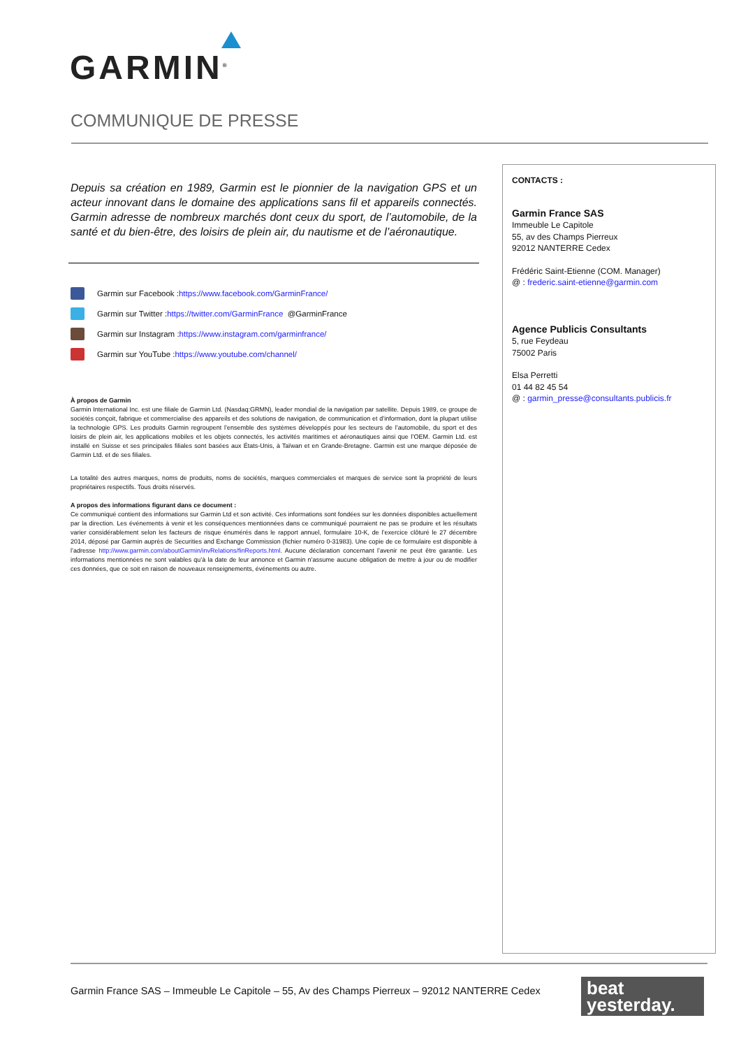GARMIN<sup>®</sup>
COMMUNIQUE DE PRESSE
Depuis sa création en 1989, Garmin est le pionnier de la navigation GPS et un acteur innovant dans le domaine des applications sans fil et appareils connectés. Garmin adresse de nombreux marchés dont ceux du sport, de l’automobile, de la santé et du bien-être, des loisirs de plein air, du nautisme et de l’aéronautique.
Garmin sur Facebook : https://www.facebook.com/GarminFrance/
Garmin sur Twitter : https://twitter.com/GarminFrance @GarminFrance
Garmin sur Instagram : https://www.instagram.com/garminfrance/
Garmin sur YouTube : https://www.youtube.com/channel/
À propos de Garmin
Garmin International Inc. est une filiale de Garmin Ltd. (Nasdaq:GRMN), leader mondial de la navigation par satellite. Depuis 1989, ce groupe de sociétés conçoit, fabrique et commercialise des appareils et des solutions de navigation, de communication et d’information, dont la plupart utilise la technologie GPS. Les produits Garmin regroupent l’ensemble des systèmes développés pour les secteurs de l’automobile, du sport et des loisirs de plein air, les applications mobiles et les objets connectés, les activités maritimes et aéronautiques ainsi que l’OEM. Garmin Ltd. est installé en Suisse et ses principales filiales sont basées aux États-Unis, à Taïwan et en Grande-Bretagne. Garmin est une marque déposée de Garmin Ltd. et de ses filiales.
La totalité des autres marques, noms de produits, noms de sociétés, marques commerciales et marques de service sont la propriété de leurs propriétaires respectifs. Tous droits réservés.
A propos des informations figurant dans ce document :
Ce communiqué contient des informations sur Garmin Ltd et son activité. Ces informations sont fondées sur les données disponibles actuellement par la direction. Les événements à venir et les conséquences mentionnées dans ce communiqué pourraient ne pas se produire et les résultats varier considérablement selon les facteurs de risque énumérés dans le rapport annuel, formulaire 10-K, de l’exercice clôturé le 27 décembre 2014, déposé par Garmin auprès de Securities and Exchange Commission (fichier numéro 0-31983). Une copie de ce formulaire est disponible à l’adresse http://www.garmin.com/aboutGarmin/invRelations/finReports.html. Aucune déclaration concernant l’avenir ne peut être garantie. Les informations mentionnées ne sont valables qu’à la date de leur annonce et Garmin n’assume aucune obligation de mettre à jour ou de modifier ces données, que ce soit en raison de nouveaux renseignements, événements ou autre.
CONTACTS :
Garmin France SAS
Immeuble Le Capitole
55, av des Champs Pierreux
92012 NANTERRE Cedex
Frédéric Saint-Etienne (COM. Manager)
@ : frederic.saint-etienne@garmin.com
Agence Publicis Consultants
5, rue Feydeau
75002 Paris
Elsa Perretti
01 44 82 45 54
@ : garmin_presse@consultants.publicis.fr
Garmin France SAS – Immeuble Le Capitole – 55, Av des Champs Pierreux – 92012 NANTERRE Cedex
beat
yesterday.